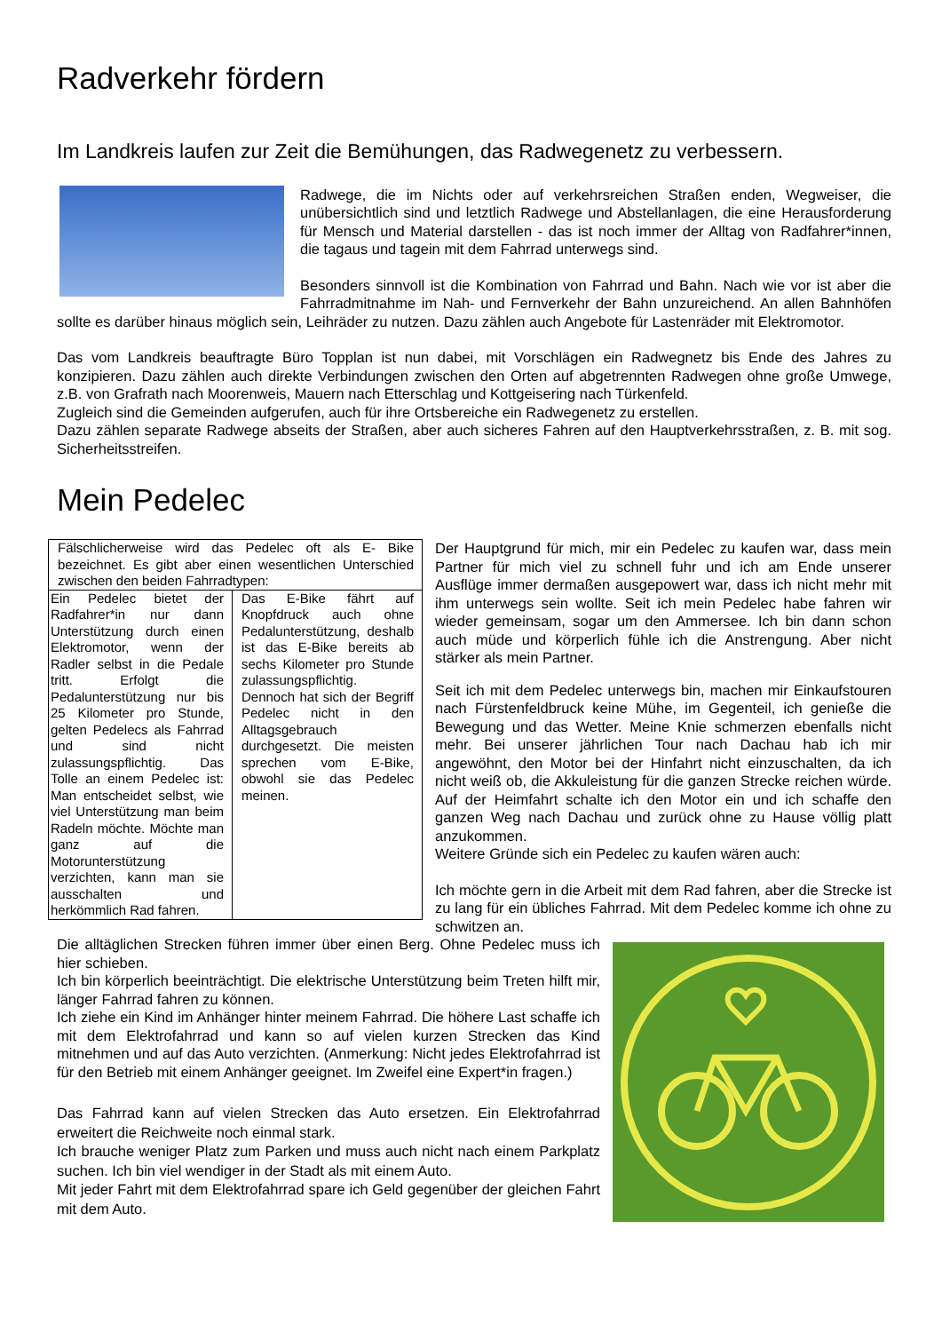Radverkehr fördern
Im Landkreis laufen zur Zeit die Bemühungen, das Radwegenetz zu verbessern.
Radwege, die im Nichts oder auf verkehrsreichen Straßen enden, Wegweiser, die unübersichtlich sind und letztlich Radwege und Abstellanlagen, die eine Herausforderung für Mensch und Material darstellen - das ist noch immer der Alltag von Radfahrer*innen, die tagaus und tagein mit dem Fahrrad unterwegs sind.
Besonders sinnvoll ist die Kombination von Fahrrad und Bahn. Nach wie vor ist aber die Fahrradmitnahme im Nah- und Fernverkehr der Bahn unzureichend. An allen Bahnhöfen sollte es darüber hinaus möglich sein, Leihräder zu nutzen. Dazu zählen auch Angebote für Lastenräder mit Elektromotor.
Das vom Landkreis beauftragte Büro Topplan ist nun dabei, mit Vorschlägen ein Radwegnetz bis Ende des Jahres zu konzipieren. Dazu zählen auch direkte Verbindungen zwischen den Orten auf abgetrennten Radwegen ohne große Umwege, z.B. von Grafrath nach Moorenweis, Mauern nach Etterschlag und Kottgeisering nach Türkenfeld.
Zugleich sind die Gemeinden aufgerufen, auch für ihre Ortsbereiche ein Radwegenetz zu erstellen.
Dazu zählen separate Radwege abseits der Straßen, aber auch sicheres Fahren auf den Hauptverkehrsstraßen, z. B. mit sog. Sicherheitsstreifen.
Mein Pedelec
| Fälschlicherweise wird das Pedelec oft als E- Bike bezeichnet. Es gibt aber einen wesentlichen Unterschied zwischen den beiden Fahrradtypen: | |
| Ein Pedelec bietet der Radfahrer*in nur dann Unterstützung durch einen Elektromotor, wenn der Radler selbst in die Pedale tritt. Erfolgt die Pedalunterstützung nur bis 25 Kilometer pro Stunde, gelten Pedelecs als Fahrrad und sind nicht zulassungspflichtig. Das Tolle an einem Pedelec ist: Man entscheidet selbst, wie viel Unterstützung man beim Radeln möchte. Möchte man ganz auf die Motorunterstützung verzichten, kann man sie ausschalten und herkömmlich Rad fahren. | Das E-Bike fährt auf Knopfdruck auch ohne Pedalunterstützung, deshalb ist das E-Bike bereits ab sechs Kilometer pro Stunde zulassungspflichtig. Dennoch hat sich der Begriff Pedelec nicht in den Alltagsgebrauch durchgesetzt. Die meisten sprechen vom E-Bike, obwohl sie das Pedelec meinen. |
Der Hauptgrund für mich, mir ein Pedelec zu kaufen war, dass mein Partner für mich viel zu schnell fuhr und ich am Ende unserer Ausflüge immer dermaßen ausgepowert war, dass ich nicht mehr mit ihm unterwegs sein wollte. Seit ich mein Pedelec habe fahren wir wieder gemeinsam, sogar um den Ammersee. Ich bin dann schon auch müde und körperlich fühle ich die Anstrengung. Aber nicht stärker als mein Partner.
Seit ich mit dem Pedelec unterwegs bin, machen mir Einkaufstouren nach Fürstenfeldbruck keine Mühe, im Gegenteil, ich genieße die Bewegung und das Wetter. Meine Knie schmerzen ebenfalls nicht mehr. Bei unserer jährlichen Tour nach Dachau hab ich mir angewöhnt, den Motor bei der Hinfahrt nicht einzuschalten, da ich nicht weiß ob, die Akkuleistung für die ganzen Strecke reichen würde. Auf der Heimfahrt schalte ich den Motor ein und ich schaffe den ganzen Weg nach Dachau und zurück ohne zu Hause völlig platt anzukommen.
Weitere Gründe sich ein Pedelec zu kaufen wären auch:
Ich möchte gern in die Arbeit mit dem Rad fahren, aber die Strecke ist zu lang für ein übliches Fahrrad. Mit dem Pedelec komme ich ohne zu schwitzen an.
Die alltäglichen Strecken führen immer über einen Berg. Ohne Pedelec muss ich hier schieben.
Ich bin körperlich beeinträchtigt. Die elektrische Unterstützung beim Treten hilft mir, länger Fahrrad fahren zu können.
Ich ziehe ein Kind im Anhänger hinter meinem Fahrrad. Die höhere Last schaffe ich mit dem Elektrofahrrad und kann so auf vielen kurzen Strecken das Kind mitnehmen und auf das Auto verzichten. (Anmerkung: Nicht jedes Elektrofahrrad ist für den Betrieb mit einem Anhänger geeignet. Im Zweifel eine Expert*in fragen.)
Das Fahrrad kann auf vielen Strecken das Auto ersetzen. Ein Elektrofahrrad erweitert die Reichweite noch einmal stark.
Ich brauche weniger Platz zum Parken und muss auch nicht nach einem Parkplatz suchen. Ich bin viel wendiger in der Stadt als mit einem Auto.
Mit jeder Fahrt mit dem Elektrofahrrad spare ich Geld gegenüber der gleichen Fahrt mit dem Auto.